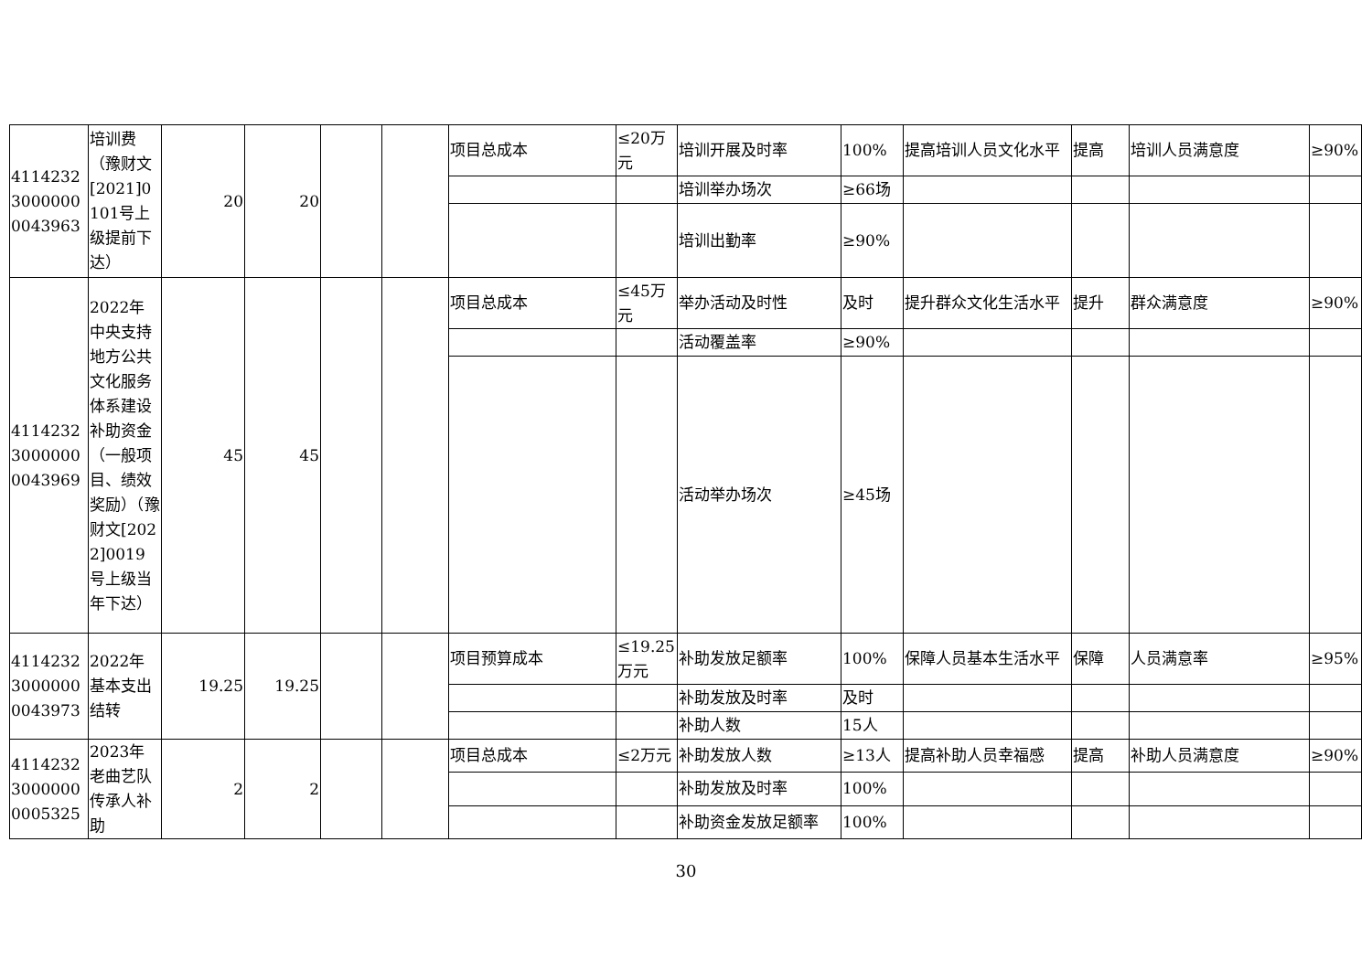| 411423230000000043963 | 培训费（豫财文[2021]0101号上级提前下达） | 20 | 20 | | | 项目总成本 | ≤20万元 | 培训开展及时率 | 100% | 提高培训人员文化水平 | 提高 | 培训人员满意度 | ≥90% |
| | | | | | | | | 培训举办场次 | ≥66场 | | | | |
| | | | | | | | | 培训出勤率 | ≥90% | | | | |
| 411423230000000043969 | 2022年中央支持地方公共文化服务体系建设补助资金（一般项目、绩效奖励）（豫财文[2022]0019号上级当年下达） | 45 | 45 | | | 项目总成本 | ≤45万元 | 举办活动及时性 | 及时 | 提升群众文化生活水平 | 提升 | 群众满意度 | ≥90% |
| | | | | | | | | 活动覆盖率 | ≥90% | | | | |
| | | | | | | | | 活动举办场次 | ≥45场 | | | | |
| 411423230000000043973 | 2022年基本支出结转 | 19.25 | 19.25 | | | 项目预算成本 | ≤19.25万元 | 补助发放足额率 | 100% | 保障人员基本生活水平 | 保障 | 人员满意率 | ≥95% |
| | | | | | | | | 补助发放及时率 | 及时 | | | | |
| | | | | | | | | 补助人数 | 15人 | | | | |
| 411423230000000005325 | 2023年老曲艺队传承人补助 | 2 | 2 | | | 项目总成本 | ≤2万元 | 补助发放人数 | ≥13人 | 提高补助人员幸福感 | 提高 | 补助人员满意度 | ≥90% |
| | | | | | | | | 补助发放及时率 | 100% | | | | |
| | | | | | | | | 补助资金发放足额率 | 100% | | | | |
30